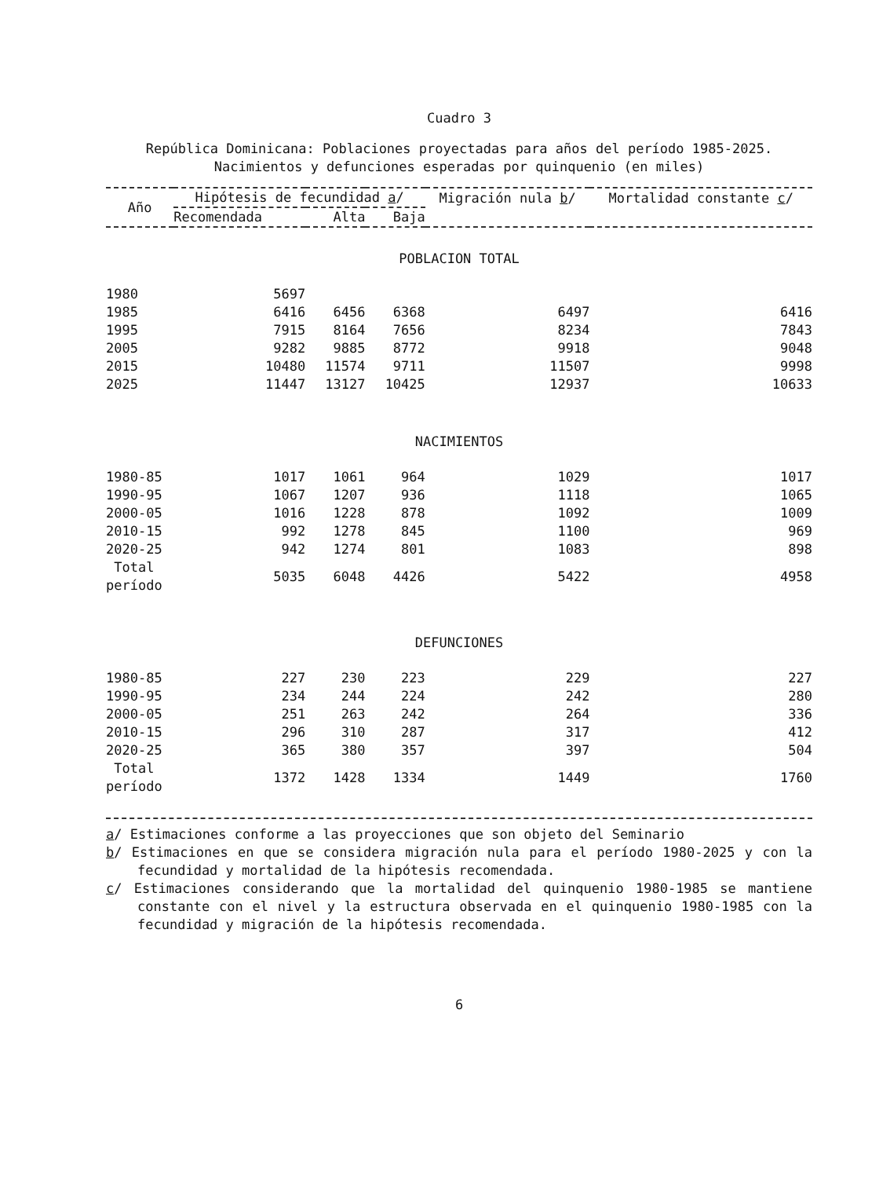Cuadro 3
República Dominicana: Poblaciones proyectadas para años del período 1985-2025. Nacimientos y defunciones esperadas por quinquenio (en miles)
| Año | Hipótesis de fecundidad a / | | | Migración nula b / | Mortalidad constante c / |
| --- | --- | --- | --- | --- | --- |
| | Recomendada | Alta | Baja | | |
| POBLACION TOTAL | | | | | |
| 1980 | 5697 | | | | |
| 1985 | 6416 | 6456 | 6368 | 6497 | 6416 |
| 1995 | 7915 | 8164 | 7656 | 8234 | 7843 |
| 2005 | 9282 | 9885 | 8772 | 9918 | 9048 |
| 2015 | 10480 | 11574 | 9711 | 11507 | 9998 |
| 2025 | 11447 | 13127 | 10425 | 12937 | 10633 |
| NACIMIENTOS | | | | | |
| 1980-85 | 1017 | 1061 | 964 | 1029 | 1017 |
| 1990-95 | 1067 | 1207 | 936 | 1118 | 1065 |
| 2000-05 | 1016 | 1228 | 878 | 1092 | 1009 |
| 2010-15 | 992 | 1278 | 845 | 1100 | 969 |
| 2020-25 | 942 | 1274 | 801 | 1083 | 898 |
| Total período | 5035 | 6048 | 4426 | 5422 | 4958 |
| DEFUNCIONES | | | | | |
| 1980-85 | 227 | 230 | 223 | 229 | 227 |
| 1990-95 | 234 | 244 | 224 | 242 | 280 |
| 2000-05 | 251 | 263 | 242 | 264 | 336 |
| 2010-15 | 296 | 310 | 287 | 317 | 412 |
| 2020-25 | 365 | 380 | 357 | 397 | 504 |
| Total período | 1372 | 1428 | 1334 | 1449 | 1760 |
a/ Estimaciones conforme a las proyecciones que son objeto del Seminario
b/ Estimaciones en que se considera migración nula para el período 1980-2025 y con la fecundidad y mortalidad de la hipótesis recomendada.
c/ Estimaciones considerando que la mortalidad del quinquenio 1980-1985 se mantiene constante con el nivel y la estructura observada en el quinquenio 1980-1985 con la fecundidad y migración de la hipótesis recomendada.
6